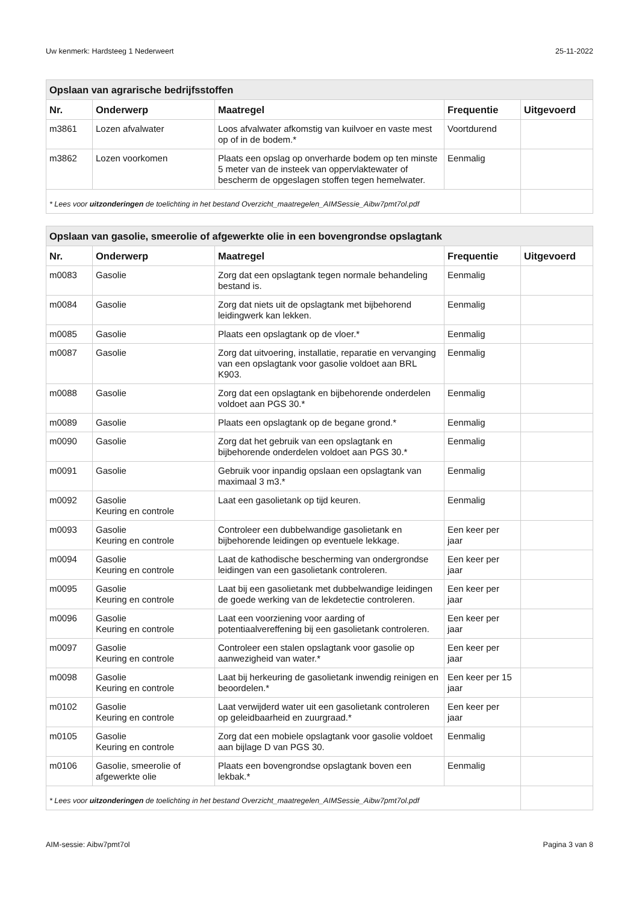Uw kenmerk: Hardsteeg 1 Nederweert 25-11-2022
| Opslaan van agrarische bedrijfsstoffen | | | | |
| --- | --- | --- | --- | --- |
| Nr. | Onderwerp | Maatregel | Frequentie | Uitgevoerd |
| m3861 | Lozen afvalwater | Loos afvalwater afkomstig van kuilvoer en vaste mest op of in de bodem.* | Voortdurend | |
| m3862 | Lozen voorkomen | Plaats een opslag op onverharde bodem op ten minste 5 meter van de insteek van oppervlaktewater of bescherm de opgeslagen stoffen tegen hemelwater. | Eenmalig | |
| * Lees voor uitzonderingen de toelichting in het bestand Overzicht_maatregelen_AIMSessie_Aibw7pmt7ol.pdf | | | | |
| Opslaan van gasolie, smeerolie of afgewerkte olie in een bovengrondse opslagtank | | | | |
| --- | --- | --- | --- | --- |
| Nr. | Onderwerp | Maatregel | Frequentie | Uitgevoerd |
| m0083 | Gasolie | Zorg dat een opslagtank tegen normale behandeling bestand is. | Eenmalig | |
| m0084 | Gasolie | Zorg dat niets uit de opslagtank met bijbehorend leidingwerk kan lekken. | Eenmalig | |
| m0085 | Gasolie | Plaats een opslagtank op de vloer.* | Eenmalig | |
| m0087 | Gasolie | Zorg dat uitvoering, installatie, reparatie en vervanging van een opslagtank voor gasolie voldoet aan BRL K903. | Eenmalig | |
| m0088 | Gasolie | Zorg dat een opslagtank en bijbehorende onderdelen voldoet aan PGS 30.* | Eenmalig | |
| m0089 | Gasolie | Plaats een opslagtank op de begane grond.* | Eenmalig | |
| m0090 | Gasolie | Zorg dat het gebruik van een opslagtank en bijbehorende onderdelen voldoet aan PGS 30.* | Eenmalig | |
| m0091 | Gasolie | Gebruik voor inpandig opslaan een opslagtank van maximaal 3 m3.* | Eenmalig | |
| m0092 | Gasolie Keuring en controle | Laat een gasolietank op tijd keuren. | Eenmalig | |
| m0093 | Gasolie Keuring en controle | Controleer een dubbelwandige gasolietank en bijbehorende leidingen op eventuele lekkage. | Een keer per jaar | |
| m0094 | Gasolie Keuring en controle | Laat de kathodische bescherming van ondergrondse leidingen van een gasolietank controleren. | Een keer per jaar | |
| m0095 | Gasolie Keuring en controle | Laat bij een gasolietank met dubbelwandige leidingen de goede werking van de lekdetectie controleren. | Een keer per jaar | |
| m0096 | Gasolie Keuring en controle | Laat een voorziening voor aarding of potentiaalvereffening bij een gasolietank controleren. | Een keer per jaar | |
| m0097 | Gasolie Keuring en controle | Controleer een stalen opslagtank voor gasolie op aanwezigheid van water.* | Een keer per jaar | |
| m0098 | Gasolie Keuring en controle | Laat bij herkeuring de gasolietank inwendig reinigen en beoordelen.* | Een keer per 15 jaar | |
| m0102 | Gasolie Keuring en controle | Laat verwijderd water uit een gasolietank controleren op geleidbaarheid en zuurgraad.* | Een keer per jaar | |
| m0105 | Gasolie Keuring en controle | Zorg dat een mobiele opslagtank voor gasolie voldoet aan bijlage D van PGS 30. | Eenmalig | |
| m0106 | Gasolie, smeerolie of afgewerkte olie | Plaats een bovengrondse opslagtank boven een lekbak.* | Eenmalig | |
| * Lees voor uitzonderingen de toelichting in het bestand Overzicht_maatregelen_AIMSessie_Aibw7pmt7ol.pdf | | | | |
AIM-sessie: Aibw7pmt7ol Pagina 3 van 8